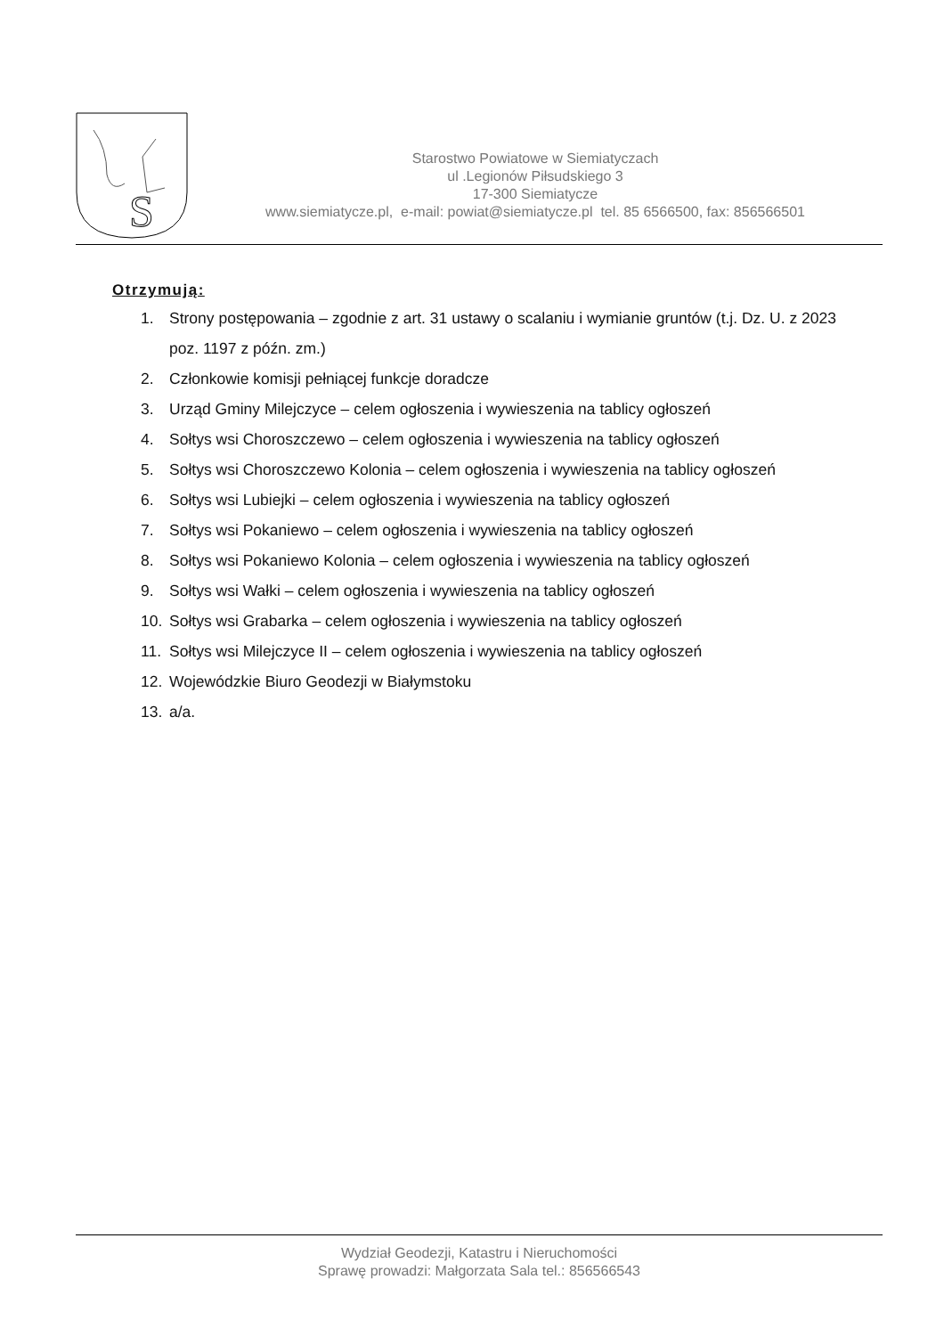S
Starostwo Powiatowe w Siemiatyczach
ul .Legionów Piłsudskiego 3
17-300 Siemiatycze
www.siemiatycze.pl, e-mail: powiat@siemiatycze.pl tel. 85 6566500, fax: 856566501
Otrzymują:
1. Strony postępowania – zgodnie z art. 31 ustawy o scalaniu i wymianie gruntów (t.j. Dz. U. z 2023 poz. 1197 z późn. zm.)
2. Członkowie komisji pełniącej funkcje doradcze
3. Urząd Gminy Milejczyce – celem ogłoszenia i wywieszenia na tablicy ogłoszeń
4. Sołtys wsi Choroszczewo – celem ogłoszenia i wywieszenia na tablicy ogłoszeń
5. Sołtys wsi Choroszczewo Kolonia – celem ogłoszenia i wywieszenia na tablicy ogłoszeń
6. Sołtys wsi Lubiejki – celem ogłoszenia i wywieszenia na tablicy ogłoszeń
7. Sołtys wsi Pokaniewo – celem ogłoszenia i wywieszenia na tablicy ogłoszeń
8. Sołtys wsi Pokaniewo Kolonia – celem ogłoszenia i wywieszenia na tablicy ogłoszeń
9. Sołtys wsi Wałki – celem ogłoszenia i wywieszenia na tablicy ogłoszeń
10. Sołtys wsi Grabarka – celem ogłoszenia i wywieszenia na tablicy ogłoszeń
11. Sołtys wsi Milejczyce II – celem ogłoszenia i wywieszenia na tablicy ogłoszeń
12. Wojewódzkie Biuro Geodezji w Białymstoku
13. a/a.
Wydział Geodezji, Katastru i Nieruchomości
Sprawę prowadzi: Małgorzata Sala tel.: 856566543